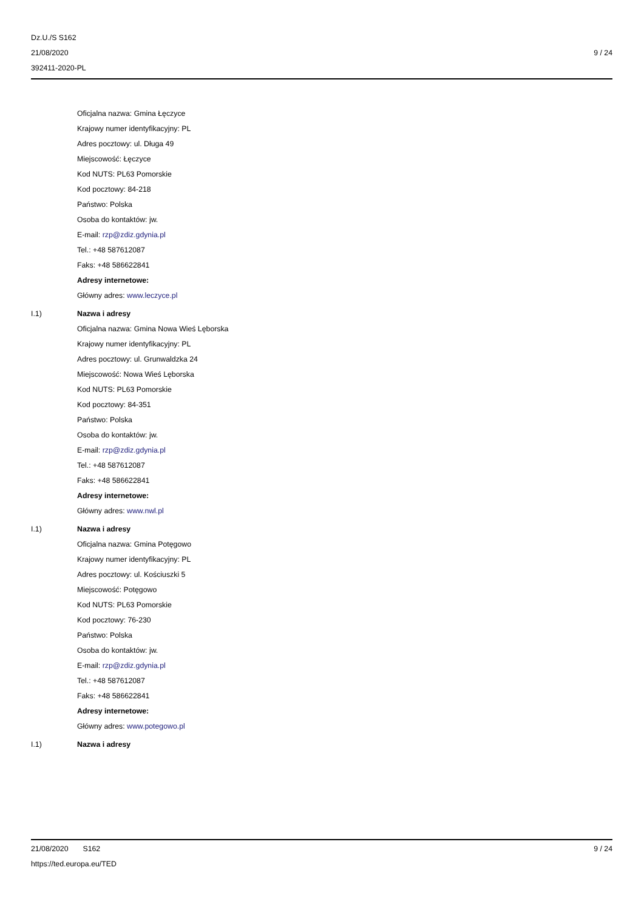Dz.U./S S162
21/08/2020
392411-2020-PL
9 / 24
Oficjalna nazwa: Gmina Łęczyce
Krajowy numer identyfikacyjny: PL
Adres pocztowy: ul. Długa 49
Miejscowość: Łęczyce
Kod NUTS: PL63 Pomorskie
Kod pocztowy: 84-218
Państwo: Polska
Osoba do kontaktów: jw.
E-mail: rzp@zdiz.gdynia.pl
Tel.: +48 587612087
Faks: +48 586622841
Adresy internetowe:
Główny adres: www.leczyce.pl
I.1) Nazwa i adresy
Oficjalna nazwa: Gmina Nowa Wieś Lęborska
Krajowy numer identyfikacyjny: PL
Adres pocztowy: ul. Grunwaldzka 24
Miejscowość: Nowa Wieś Lęborska
Kod NUTS: PL63 Pomorskie
Kod pocztowy: 84-351
Państwo: Polska
Osoba do kontaktów: jw.
E-mail: rzp@zdiz.gdynia.pl
Tel.: +48 587612087
Faks: +48 586622841
Adresy internetowe:
Główny adres: www.nwl.pl
I.1) Nazwa i adresy
Oficjalna nazwa: Gmina Potęgowo
Krajowy numer identyfikacyjny: PL
Adres pocztowy: ul. Kościuszki 5
Miejscowość: Potęgowo
Kod NUTS: PL63 Pomorskie
Kod pocztowy: 76-230
Państwo: Polska
Osoba do kontaktów: jw.
E-mail: rzp@zdiz.gdynia.pl
Tel.: +48 587612087
Faks: +48 586622841
Adresy internetowe:
Główny adres: www.potegowo.pl
I.1) Nazwa i adresy
21/08/2020 S162
https://ted.europa.eu/TED
9 / 24